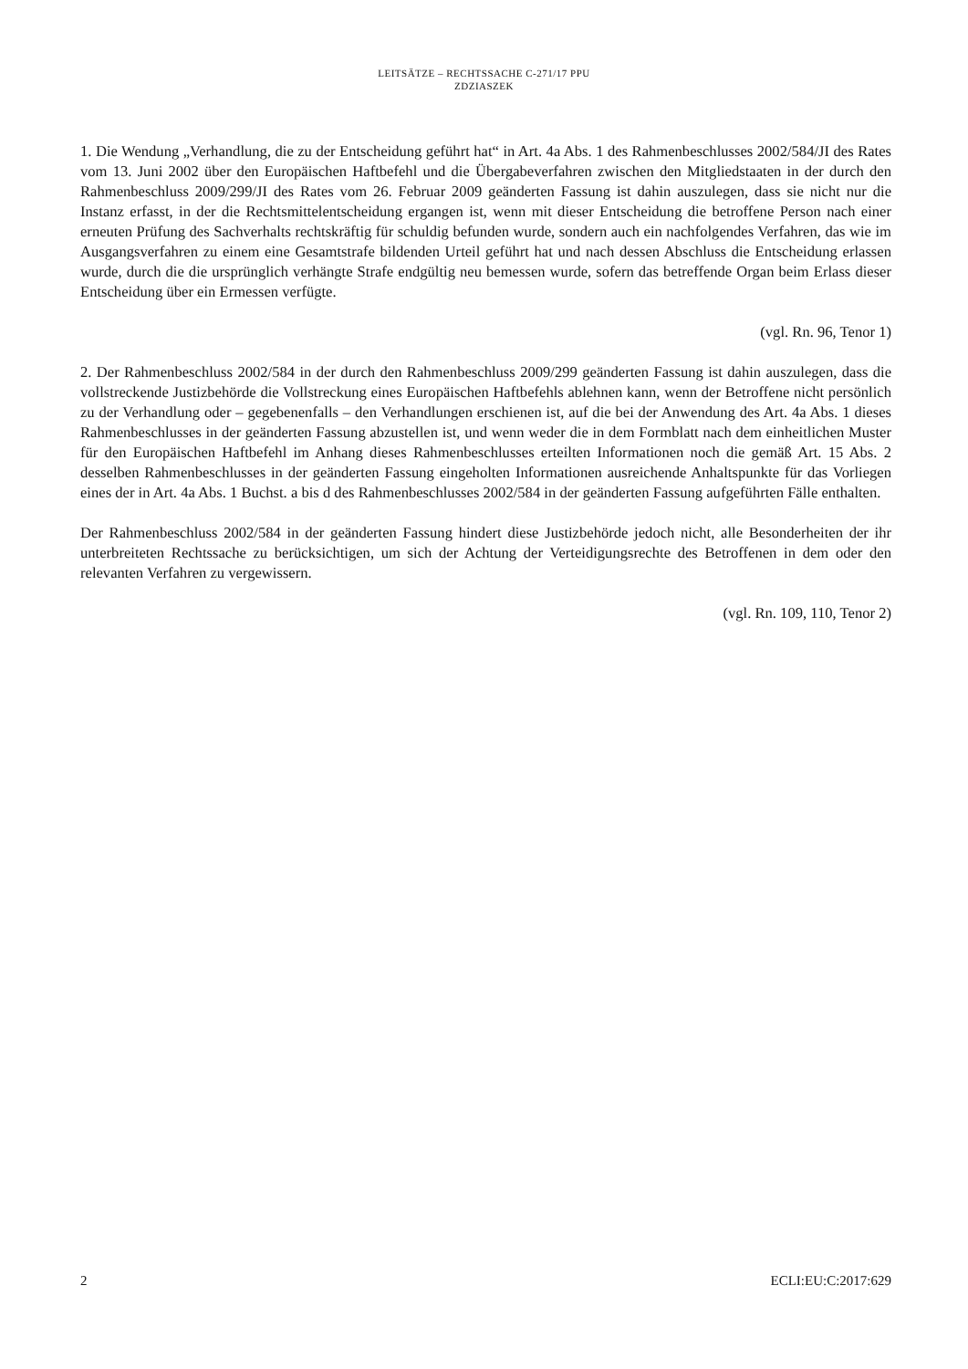LEITSÄTZE – RECHTSSACHE C-271/17 PPU
ZDZIASZEK
1. Die Wendung „Verhandlung, die zu der Entscheidung geführt hat“ in Art. 4a Abs. 1 des Rahmenbeschlusses 2002/584/JI des Rates vom 13. Juni 2002 über den Europäischen Haftbefehl und die Übergabeverfahren zwischen den Mitgliedstaaten in der durch den Rahmenbeschluss 2009/299/JI des Rates vom 26. Februar 2009 geänderten Fassung ist dahin auszulegen, dass sie nicht nur die Instanz erfasst, in der die Rechtsmittelentscheidung ergangen ist, wenn mit dieser Entscheidung die betroffene Person nach einer erneuten Prüfung des Sachverhalts rechtskräftig für schuldig befunden wurde, sondern auch ein nachfolgendes Verfahren, das wie im Ausgangsverfahren zu einem eine Gesamtstrafe bildenden Urteil geführt hat und nach dessen Abschluss die Entscheidung erlassen wurde, durch die die ursprünglich verhängte Strafe endgültig neu bemessen wurde, sofern das betreffende Organ beim Erlass dieser Entscheidung über ein Ermessen verfügte.
(vgl. Rn. 96, Tenor 1)
2. Der Rahmenbeschluss 2002/584 in der durch den Rahmenbeschluss 2009/299 geänderten Fassung ist dahin auszulegen, dass die vollstreckende Justizbehörde die Vollstreckung eines Europäischen Haftbefehls ablehnen kann, wenn der Betroffene nicht persönlich zu der Verhandlung oder – gegebenenfalls – den Verhandlungen erschienen ist, auf die bei der Anwendung des Art. 4a Abs. 1 dieses Rahmenbeschlusses in der geänderten Fassung abzustellen ist, und wenn weder die in dem Formblatt nach dem einheitlichen Muster für den Europäischen Haftbefehl im Anhang dieses Rahmenbeschlusses erteilten Informationen noch die gemäß Art. 15 Abs. 2 desselben Rahmenbeschlusses in der geänderten Fassung eingeholten Informationen ausreichende Anhaltspunkte für das Vorliegen eines der in Art. 4a Abs. 1 Buchst. a bis d des Rahmenbeschlusses 2002/584 in der geänderten Fassung aufgeführten Fälle enthalten.
Der Rahmenbeschluss 2002/584 in der geänderten Fassung hindert diese Justizbehörde jedoch nicht, alle Besonderheiten der ihr unterbreiteten Rechtssache zu berücksichtigen, um sich der Achtung der Verteidigungsrechte des Betroffenen in dem oder den relevanten Verfahren zu vergewissern.
(vgl. Rn. 109, 110, Tenor 2)
2 ECLI:EU:C:2017:629